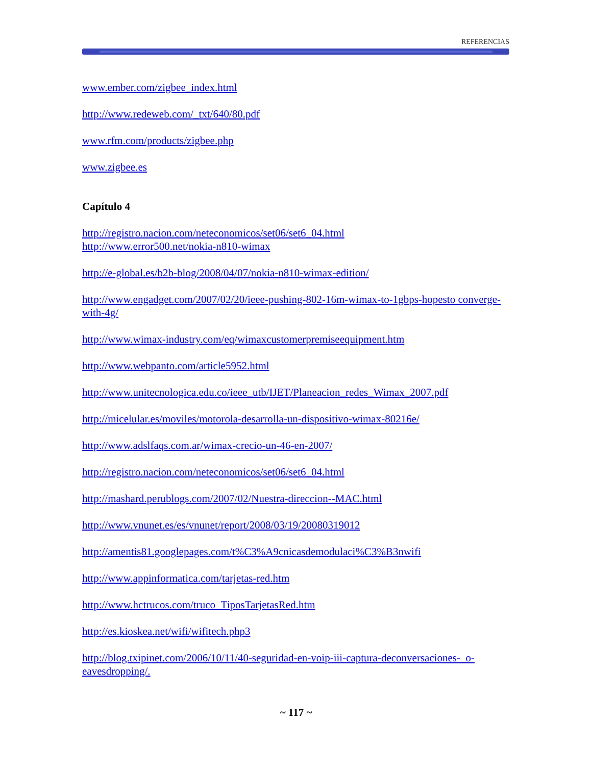REFERENCIAS
www.ember.com/zigbee_index.html
http://www.redeweb.com/_txt/640/80.pdf
www.rfm.com/products/zigbee.php
www.zigbee.es
Capítulo 4
http://registro.nacion.com/neteconomicos/set06/set6_04.html
http://www.error500.net/nokia-n810-wimax
http://e-global.es/b2b-blog/2008/04/07/nokia-n810-wimax-edition/
http://www.engadget.com/2007/02/20/ieee-pushing-802-16m-wimax-to-1gbps-hopesto converge-with-4g/
http://www.wimax-industry.com/eq/wimaxcustomerpremiseequipment.htm
http://www.webpanto.com/article5952.html
http://www.unitecnologica.edu.co/ieee_utb/IJET/Planeacion_redes_Wimax_2007.pdf
http://micelular.es/moviles/motorola-desarrolla-un-dispositivo-wimax-80216e/
http://www.adslfaqs.com.ar/wimax-crecio-un-46-en-2007/
http://registro.nacion.com/neteconomicos/set06/set6_04.html
http://mashard.perublogs.com/2007/02/Nuestra-direccion--MAC.html
http://www.vnunet.es/es/vnunet/report/2008/03/19/20080319012
http://amentis81.googlepages.com/t%C3%A9cnicasdemodulaci%C3%B3nwifi
http://www.appinformatica.com/tarjetas-red.htm
http://www.hctrucos.com/truco_TiposTarjetasRed.htm
http://es.kioskea.net/wifi/wifitech.php3
http://blog.txipinet.com/2006/10/11/40-seguridad-en-voip-iii-captura-deconversaciones-_o-eavesdropping/.
~ 117 ~